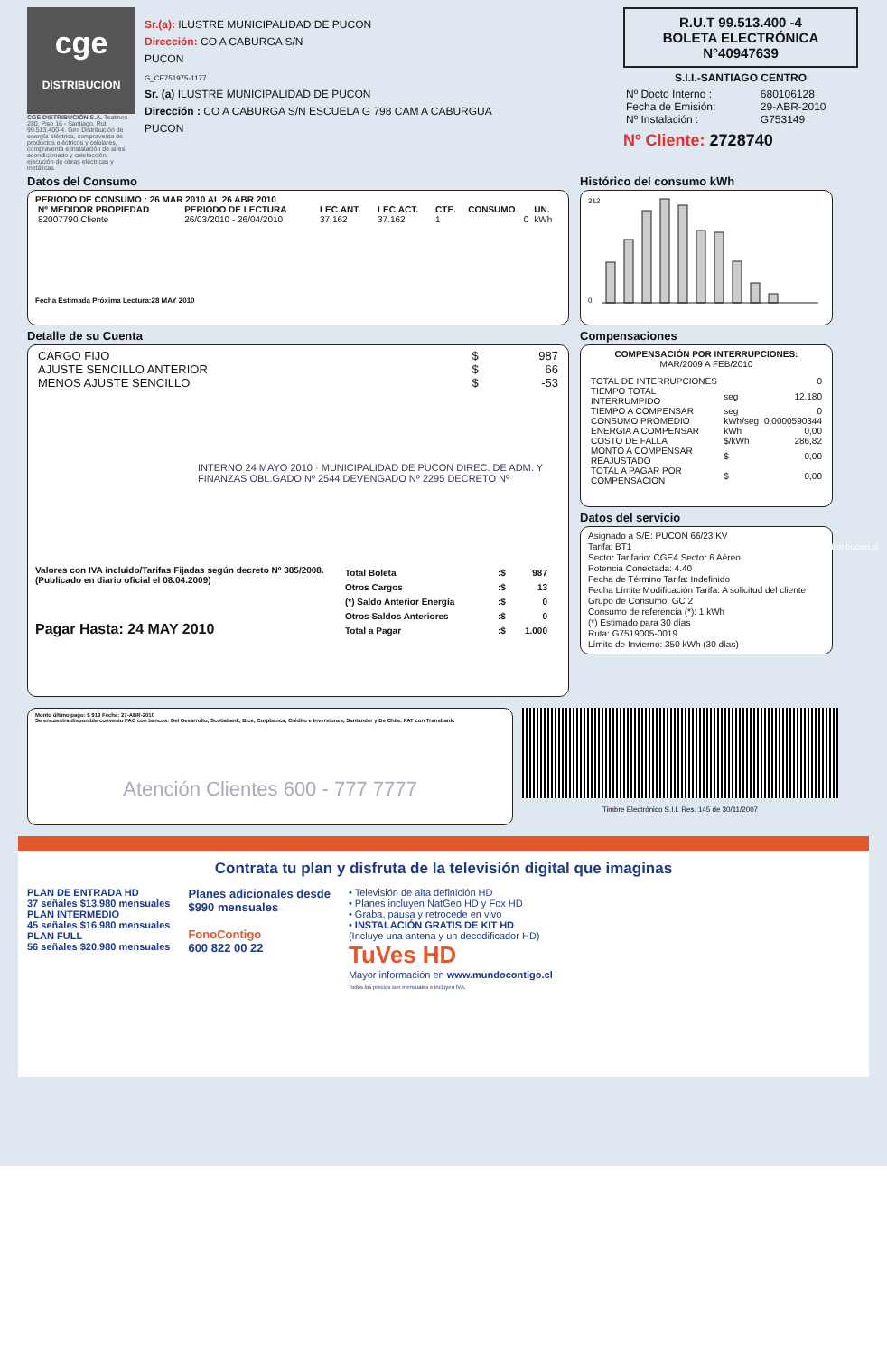cge
DISTRIBUCION
CGE DISTRIBUCIÓN S.A. Teatinos 280, Piso 16 - Santiago. Rut: 99.513.400-4. Giro Distribución de energía eléctrica, compraventa de productos eléctricos y celulares, compraventa e instalación de aires acondicionado y calefacción, ejecución de obras eléctricas y metálicas.
Sr.(a): ILUSTRE MUNICIPALIDAD DE PUCON
Dirección: CO A CABURGA S/N
PUCON
G_CE751975-1177
Sr. (a) ILUSTRE MUNICIPALIDAD DE PUCON
Dirección : CO A CABURGA S/N ESCUELA G 798 CAM A CABURGUA
PUCON
R.U.T 99.513.400 -4
BOLETA ELECTRÓNICA
N°40947639
S.I.I.-SANTIAGO CENTRO
| Nº Docto Interno : | 680106128 |
| Fecha de Emisión: | 29-ABR-2010 |
| Nº Instalación : | G753149 |
Nº Cliente: 2728740
Datos del Consumo
PERIODO DE CONSUMO : 26 MAR 2010 AL 26 ABR 2010
| Nº MEDIDOR PROPIEDAD | PERIODO DE LECTURA | LEC.ANT. | LEC.ACT. | CTE. | CONSUMO | UN. |
| --- | --- | --- | --- | --- | --- | --- |
| 82007790 Cliente | 26/03/2010 - 26/04/2010 | 37.162 | 37.162 | 1 | 0 | kWh |
Fecha Estimada Próxima Lectura:28 MAY 2010
Detalle de su Cuenta
| CARGO FIJO | $ | 987 |
| AJUSTE SENCILLO ANTERIOR | $ | 66 |
| MENOS AJUSTE SENCILLO | $ | -53 |
INTERNO 24 MAYO 2010 · MUNICIPALIDAD DE PUCON DIREC. DE ADM. Y FINANZAS OBL.GADO Nº 2544 DEVENGADO Nº 2295 DECRETO Nº
Valores con IVA incluido/Tarifas Fijadas según decreto Nº 385/2008. (Publicado en diario oficial el 08.04.2009)
Pagar Hasta: 24 MAY 2010
| Total Boleta | :$ | 987 |
| Otros Cargos | :$ | 13 |
| (*) Saldo Anterior Energía | :$ | 0 |
| Otros Saldos Anteriores | :$ | 0 |
| Total a Pagar | :$ | 1.000 |
Histórico del consumo kWh
312
0
Compensaciones
COMPENSACIÓN POR INTERRUPCIONES:
MAR/2009 A FEB/2010
| TOTAL DE INTERRUPCIONES | | 0 |
| TIEMPO TOTAL INTERRUMPIDO | seg | 12.180 |
| TIEMPO A COMPENSAR | seg | 0 |
| CONSUMO PROMEDIO | kWh/seg | 0,0000590344 |
| ENERGIA A COMPENSAR | kWh | 0,00 |
| COSTO DE FALLA | $/kWh | 286,82 |
| MONTO A COMPENSAR REAJUSTADO | $ | 0,00 |
| TOTAL A PAGAR POR COMPENSACION | $ | 0,00 |
Datos del servicio
Asignado a S/E: PUCON 66/23 KV
Tarifa: BT1
Sector Tarifario: CGE4 Sector 6 Aéreo
Potencia Conectada: 4.40
Fecha de Término Tarifa: Indefinido
Fecha Límite Modificación Tarifa: A solicitud del cliente
Grupo de Consumo: GC 2
Consumo de referencia (*): 1 kWh
(*) Estimado para 30 días
Ruta: G7519005-0019
Límite de Invierno: 350 kWh (30 días)
Monto último pago: $ 919 Fecha: 27-ABR-2010
Se encuentra disponible convenio PAC con bancos: Del Desarrollo, Scotiabank, Bice, Corpbanca, Crédito e Inversiones, Santander y De Chile. PAT con Transbank.
Atención Clientes 600 - 777 7777
Timbre Electrónico S.I.I. Res. 145 de 30/11/2007
Contrata tu plan y disfruta de la televisión digital que imaginas
PLAN DE ENTRADA HD
37 señales $13.980 mensuales
PLAN INTERMEDIO
45 señales $16.980 mensuales
PLAN FULL
56 señales $20.980 mensuales
Planes adicionales desde
$990 mensuales
FonoContigo
600 822 00 22
• Televisión de alta definición HD
• Planes incluyen NatGeo HD y Fox HD
• Graba, pausa y retrocede en vivo
• INSTALACIÓN GRATIS DE KIT HD
(Incluye una antena y un decodificador HD)
TuVes HD
Mayor información en www.mundocontigo.cl
Todos los precios son mensuales e incluyen IVA.
www.cgedistribucion.cl